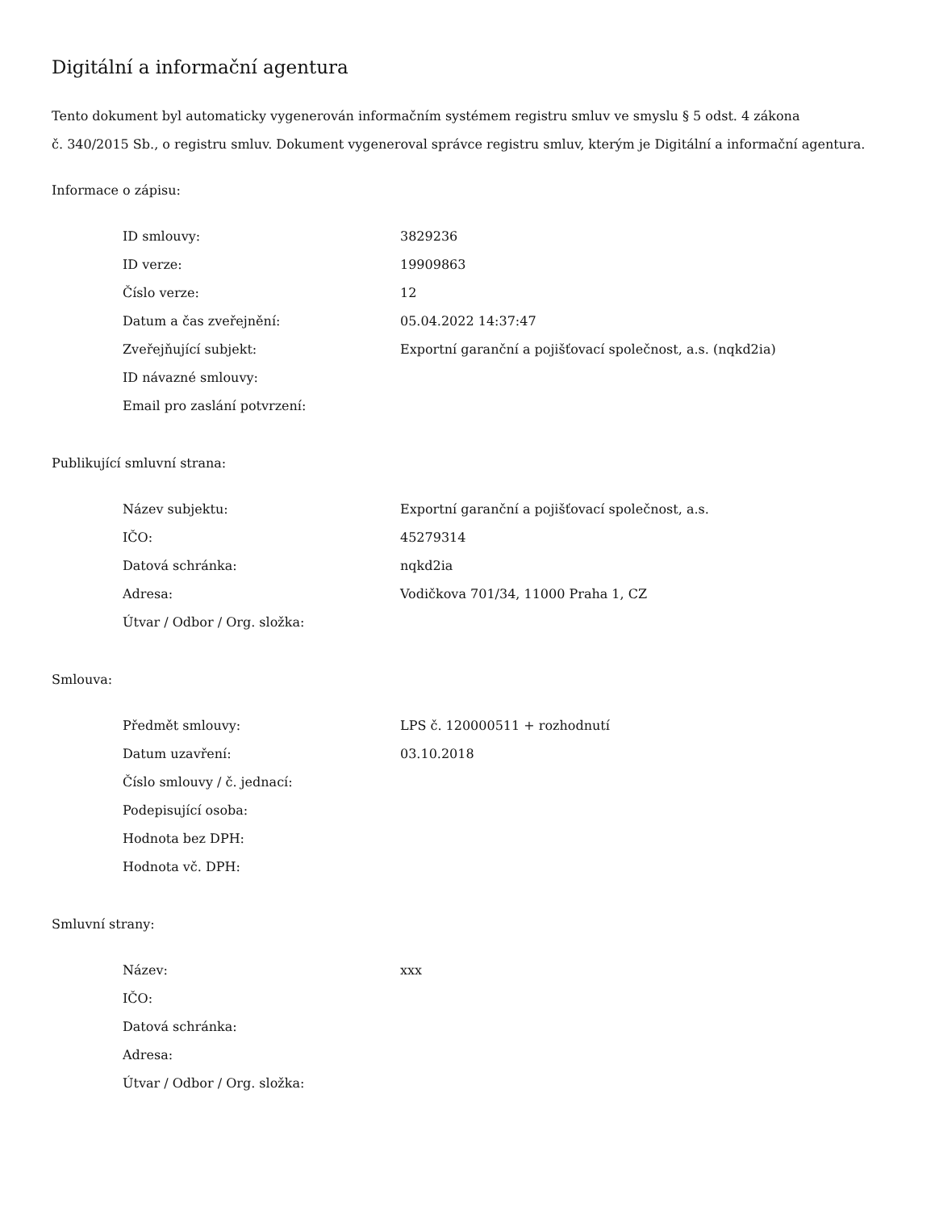Digitální a informační agentura
Tento dokument byl automaticky vygenerován informačním systémem registru smluv ve smyslu § 5 odst. 4 zákona
č. 340/2015 Sb., o registru smluv. Dokument vygeneroval správce registru smluv, kterým je Digitální a informační agentura.
Informace o zápisu:
| ID smlouvy: | 3829236 |
| ID verze: | 19909863 |
| Číslo verze: | 12 |
| Datum a čas zveřejnění: | 05.04.2022 14:37:47 |
| Zveřejňující subjekt: | Exportní garanční a pojišťovací společnost, a.s. (nqkd2ia) |
| ID návazné smlouvy: | |
| Email pro zaslání potvrzení: | |
Publikující smluvní strana:
| Název subjektu: | Exportní garanční a pojišťovací společnost, a.s. |
| IČO: | 45279314 |
| Datová schránka: | nqkd2ia |
| Adresa: | Vodičkova 701/34, 11000 Praha 1, CZ |
| Útvar / Odbor / Org. složka: | |
Smlouva:
| Předmět smlouvy: | LPS č. 120000511 + rozhodnutí |
| Datum uzavření: | 03.10.2018 |
| Číslo smlouvy / č. jednací: | |
| Podepisující osoba: | |
| Hodnota bez DPH: | |
| Hodnota vč. DPH: | |
Smluvní strany:
| Název: | xxx |
| IČO: | |
| Datová schránka: | |
| Adresa: | |
| Útvar / Odbor / Org. složka: | |